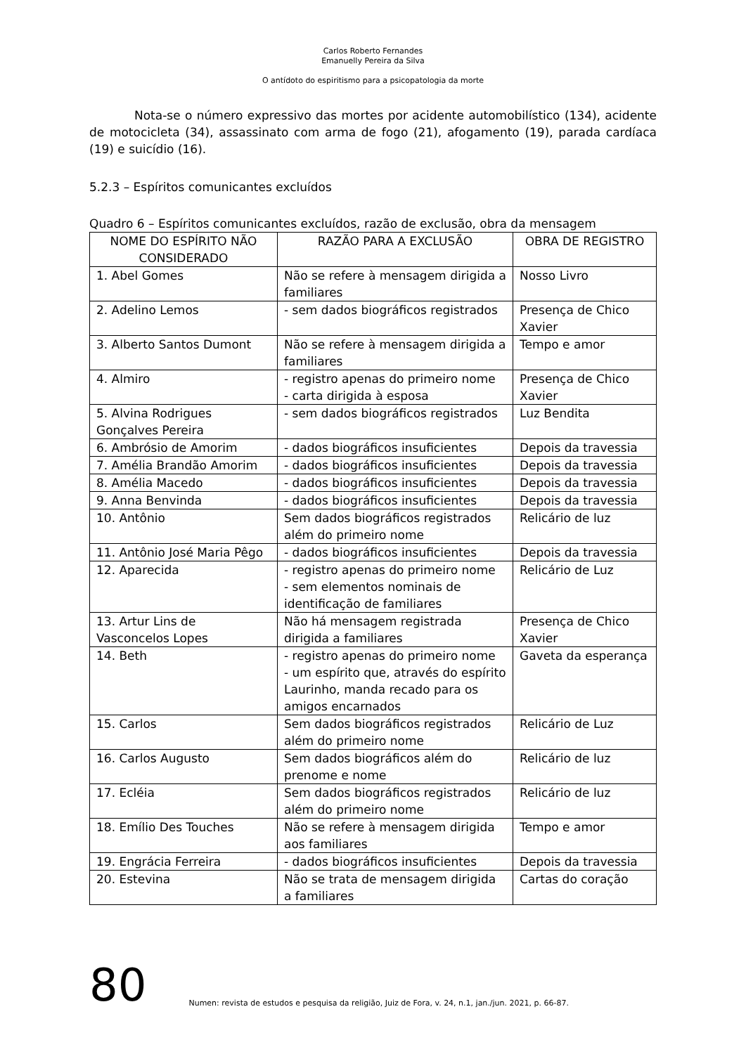Carlos Roberto Fernandes
Emanuelly Pereira da Silva
O antídoto do espiritismo para a psicopatologia da morte
Nota-se o número expressivo das mortes por acidente automobilístico (134), acidente de motocicleta (34), assassinato com arma de fogo (21), afogamento (19), parada cardíaca (19) e suicídio (16).
5.2.3 – Espíritos comunicantes excluídos
Quadro 6 – Espíritos comunicantes excluídos, razão de exclusão, obra da mensagem
| NOME DO ESPÍRITO NÃO CONSIDERADO | RAZÃO PARA A EXCLUSÃO | OBRA DE REGISTRO |
| --- | --- | --- |
| 1. Abel Gomes | Não se refere à mensagem dirigida a familiares | Nosso Livro |
| 2. Adelino Lemos | - sem dados biográficos registrados | Presença de Chico Xavier |
| 3. Alberto Santos Dumont | Não se refere à mensagem dirigida a familiares | Tempo e amor |
| 4. Almiro | - registro apenas do primeiro nome - carta dirigida à esposa | Presença de Chico Xavier |
| 5. Alvina Rodrigues Gonçalves Pereira | - sem dados biográficos registrados | Luz Bendita |
| 6. Ambrósio de Amorim | - dados biográficos insuficientes | Depois da travessia |
| 7. Amélia Brandão Amorim | - dados biográficos insuficientes | Depois da travessia |
| 8. Amélia Macedo | - dados biográficos insuficientes | Depois da travessia |
| 9. Anna Benvinda | - dados biográficos insuficientes | Depois da travessia |
| 10. Antônio | Sem dados biográficos registrados além do primeiro nome | Relicário de luz |
| 11. Antônio José Maria Pêgo | - dados biográficos insuficientes | Depois da travessia |
| 12. Aparecida | - registro apenas do primeiro nome - sem elementos nominais de identificação de familiares | Relicário de Luz |
| 13. Artur Lins de Vasconcelos Lopes | Não há mensagem registrada dirigida a familiares | Presença de Chico Xavier |
| 14. Beth | - registro apenas do primeiro nome - um espírito que, através do espírito Laurinho, manda recado para os amigos encarnados | Gaveta da esperança |
| 15. Carlos | Sem dados biográficos registrados além do primeiro nome | Relicário de Luz |
| 16. Carlos Augusto | Sem dados biográficos além do prenome e nome | Relicário de luz |
| 17. Ecléia | Sem dados biográficos registrados além do primeiro nome | Relicário de luz |
| 18. Emílio Des Touches | Não se refere à mensagem dirigida aos familiares | Tempo e amor |
| 19. Engrácia Ferreira | - dados biográficos insuficientes | Depois da travessia |
| 20. Estevina | Não se trata de mensagem dirigida a familiares | Cartas do coração |
80 Numen: revista de estudos e pesquisa da religião, Juiz de Fora, v. 24, n.1, jan./jun. 2021, p. 66-87.